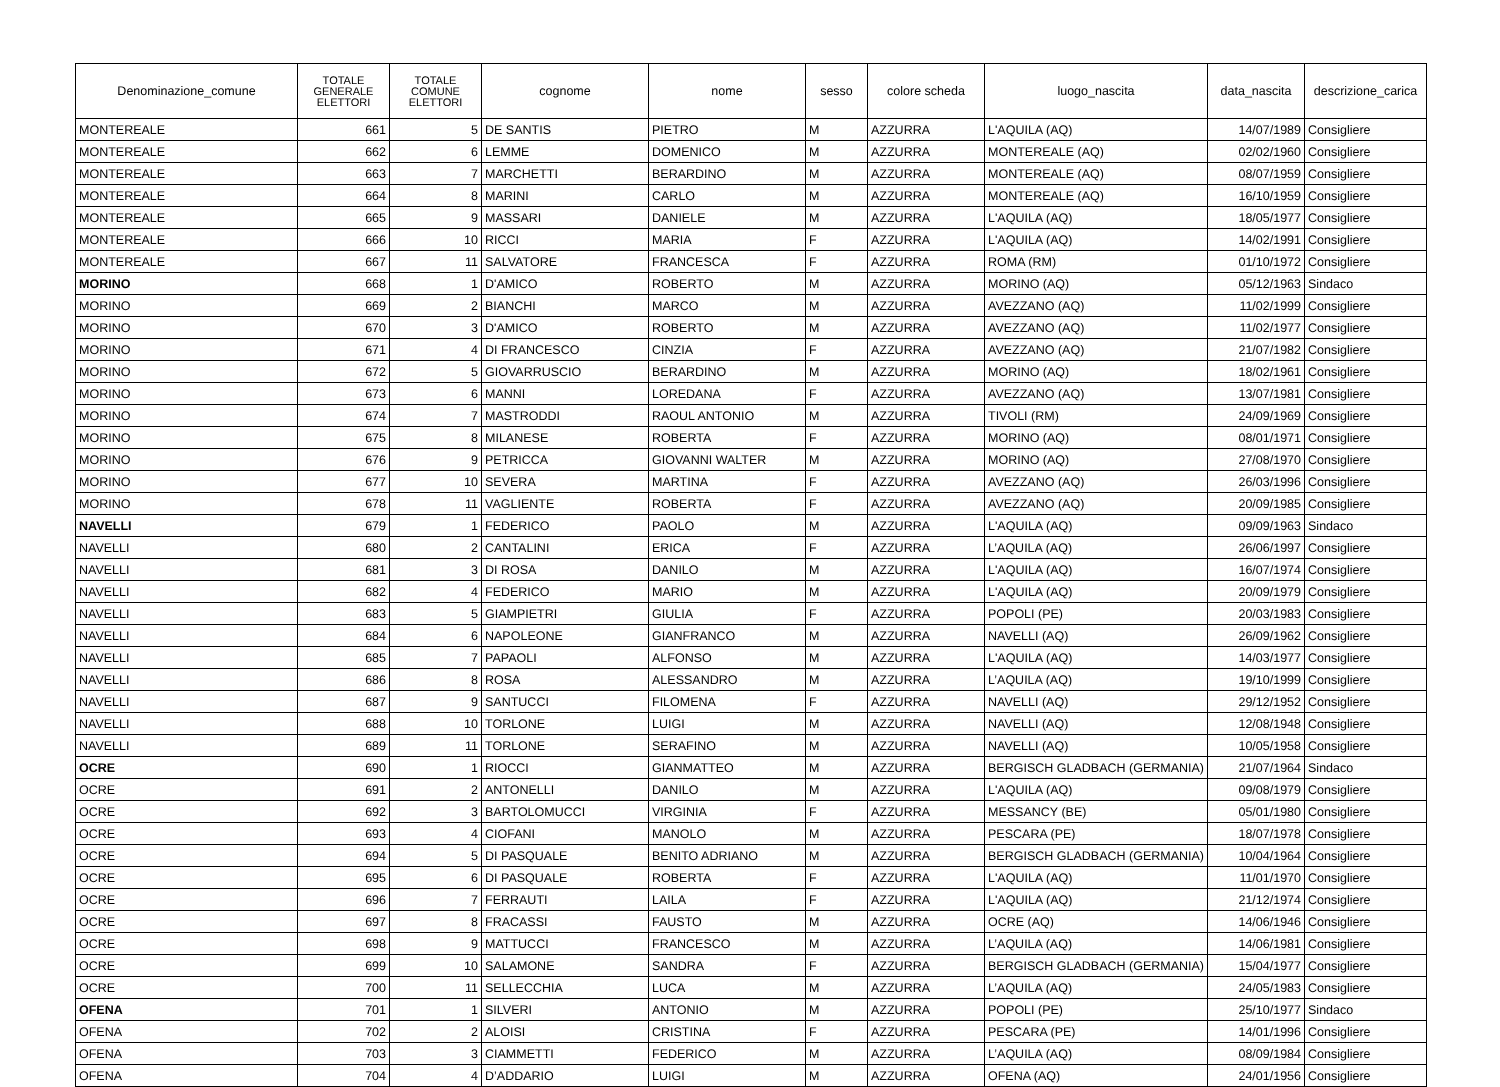| Denominazione_comune | TOTALE GENERALE ELETTORI | TOTALE COMUNE ELETTORI | cognome | nome | sesso | colore scheda | luogo_nascita | data_nascita | descrizione_carica |
| --- | --- | --- | --- | --- | --- | --- | --- | --- | --- |
| MONTEREALE | 661 | 5 | DE SANTIS | PIETRO | M | AZZURRA | L'AQUILA (AQ) | 14/07/1989 | Consigliere |
| MONTEREALE | 662 | 6 | LEMME | DOMENICO | M | AZZURRA | MONTEREALE (AQ) | 02/02/1960 | Consigliere |
| MONTEREALE | 663 | 7 | MARCHETTI | BERARDINO | M | AZZURRA | MONTEREALE (AQ) | 08/07/1959 | Consigliere |
| MONTEREALE | 664 | 8 | MARINI | CARLO | M | AZZURRA | MONTEREALE (AQ) | 16/10/1959 | Consigliere |
| MONTEREALE | 665 | 9 | MASSARI | DANIELE | M | AZZURRA | L'AQUILA (AQ) | 18/05/1977 | Consigliere |
| MONTEREALE | 666 | 10 | RICCI | MARIA | F | AZZURRA | L'AQUILA (AQ) | 14/02/1991 | Consigliere |
| MONTEREALE | 667 | 11 | SALVATORE | FRANCESCA | F | AZZURRA | ROMA (RM) | 01/10/1972 | Consigliere |
| MORINO | 668 | 1 | D'AMICO | ROBERTO | M | AZZURRA | MORINO (AQ) | 05/12/1963 | Sindaco |
| MORINO | 669 | 2 | BIANCHI | MARCO | M | AZZURRA | AVEZZANO (AQ) | 11/02/1999 | Consigliere |
| MORINO | 670 | 3 | D'AMICO | ROBERTO | M | AZZURRA | AVEZZANO (AQ) | 11/02/1977 | Consigliere |
| MORINO | 671 | 4 | DI FRANCESCO | CINZIA | F | AZZURRA | AVEZZANO (AQ) | 21/07/1982 | Consigliere |
| MORINO | 672 | 5 | GIOVARRUSCIO | BERARDINO | M | AZZURRA | MORINO (AQ) | 18/02/1961 | Consigliere |
| MORINO | 673 | 6 | MANNI | LOREDANA | F | AZZURRA | AVEZZANO (AQ) | 13/07/1981 | Consigliere |
| MORINO | 674 | 7 | MASTRODDI | RAOUL ANTONIO | M | AZZURRA | TIVOLI (RM) | 24/09/1969 | Consigliere |
| MORINO | 675 | 8 | MILANESE | ROBERTA | F | AZZURRA | MORINO (AQ) | 08/01/1971 | Consigliere |
| MORINO | 676 | 9 | PETRICCA | GIOVANNI WALTER | M | AZZURRA | MORINO (AQ) | 27/08/1970 | Consigliere |
| MORINO | 677 | 10 | SEVERA | MARTINA | F | AZZURRA | AVEZZANO (AQ) | 26/03/1996 | Consigliere |
| MORINO | 678 | 11 | VAGLIENTE | ROBERTA | F | AZZURRA | AVEZZANO (AQ) | 20/09/1985 | Consigliere |
| NAVELLI | 679 | 1 | FEDERICO | PAOLO | M | AZZURRA | L'AQUILA (AQ) | 09/09/1963 | Sindaco |
| NAVELLI | 680 | 2 | CANTALINI | ERICA | F | AZZURRA | L’AQUILA (AQ) | 26/06/1997 | Consigliere |
| NAVELLI | 681 | 3 | DI ROSA | DANILO | M | AZZURRA | L'AQUILA (AQ) | 16/07/1974 | Consigliere |
| NAVELLI | 682 | 4 | FEDERICO | MARIO | M | AZZURRA | L'AQUILA (AQ) | 20/09/1979 | Consigliere |
| NAVELLI | 683 | 5 | GIAMPIETRI | GIULIA | F | AZZURRA | POPOLI (PE) | 20/03/1983 | Consigliere |
| NAVELLI | 684 | 6 | NAPOLEONE | GIANFRANCO | M | AZZURRA | NAVELLI (AQ) | 26/09/1962 | Consigliere |
| NAVELLI | 685 | 7 | PAPAOLI | ALFONSO | M | AZZURRA | L'AQUILA (AQ) | 14/03/1977 | Consigliere |
| NAVELLI | 686 | 8 | ROSA | ALESSANDRO | M | AZZURRA | L’AQUILA (AQ) | 19/10/1999 | Consigliere |
| NAVELLI | 687 | 9 | SANTUCCI | FILOMENA | F | AZZURRA | NAVELLI (AQ) | 29/12/1952 | Consigliere |
| NAVELLI | 688 | 10 | TORLONE | LUIGI | M | AZZURRA | NAVELLI (AQ) | 12/08/1948 | Consigliere |
| NAVELLI | 689 | 11 | TORLONE | SERAFINO | M | AZZURRA | NAVELLI (AQ) | 10/05/1958 | Consigliere |
| OCRE | 690 | 1 | RIOCCI | GIANMATTEO | M | AZZURRA | BERGISCH GLADBACH (GERMANIA) | 21/07/1964 | Sindaco |
| OCRE | 691 | 2 | ANTONELLI | DANILO | M | AZZURRA | L'AQUILA (AQ) | 09/08/1979 | Consigliere |
| OCRE | 692 | 3 | BARTOLOMUCCI | VIRGINIA | F | AZZURRA | MESSANCY (BE) | 05/01/1980 | Consigliere |
| OCRE | 693 | 4 | CIOFANI | MANOLO | M | AZZURRA | PESCARA (PE) | 18/07/1978 | Consigliere |
| OCRE | 694 | 5 | DI PASQUALE | BENITO ADRIANO | M | AZZURRA | BERGISCH GLADBACH (GERMANIA) | 10/04/1964 | Consigliere |
| OCRE | 695 | 6 | DI PASQUALE | ROBERTA | F | AZZURRA | L'AQUILA (AQ) | 11/01/1970 | Consigliere |
| OCRE | 696 | 7 | FERRAUTI | LAILA | F | AZZURRA | L'AQUILA (AQ) | 21/12/1974 | Consigliere |
| OCRE | 697 | 8 | FRACASSI | FAUSTO | M | AZZURRA | OCRE (AQ) | 14/06/1946 | Consigliere |
| OCRE | 698 | 9 | MATTUCCI | FRANCESCO | M | AZZURRA | L’AQUILA (AQ) | 14/06/1981 | Consigliere |
| OCRE | 699 | 10 | SALAMONE | SANDRA | F | AZZURRA | BERGISCH GLADBACH (GERMANIA) | 15/04/1977 | Consigliere |
| OCRE | 700 | 11 | SELLECCHIA | LUCA | M | AZZURRA | L’AQUILA (AQ) | 24/05/1983 | Consigliere |
| OFENA | 701 | 1 | SILVERI | ANTONIO | M | AZZURRA | POPOLI (PE) | 25/10/1977 | Sindaco |
| OFENA | 702 | 2 | ALOISI | CRISTINA | F | AZZURRA | PESCARA (PE) | 14/01/1996 | Consigliere |
| OFENA | 703 | 3 | CIAMMETTI | FEDERICO | M | AZZURRA | L’AQUILA (AQ) | 08/09/1984 | Consigliere |
| OFENA | 704 | 4 | D’ADDARIO | LUIGI | M | AZZURRA | OFENA (AQ) | 24/01/1956 | Consigliere |